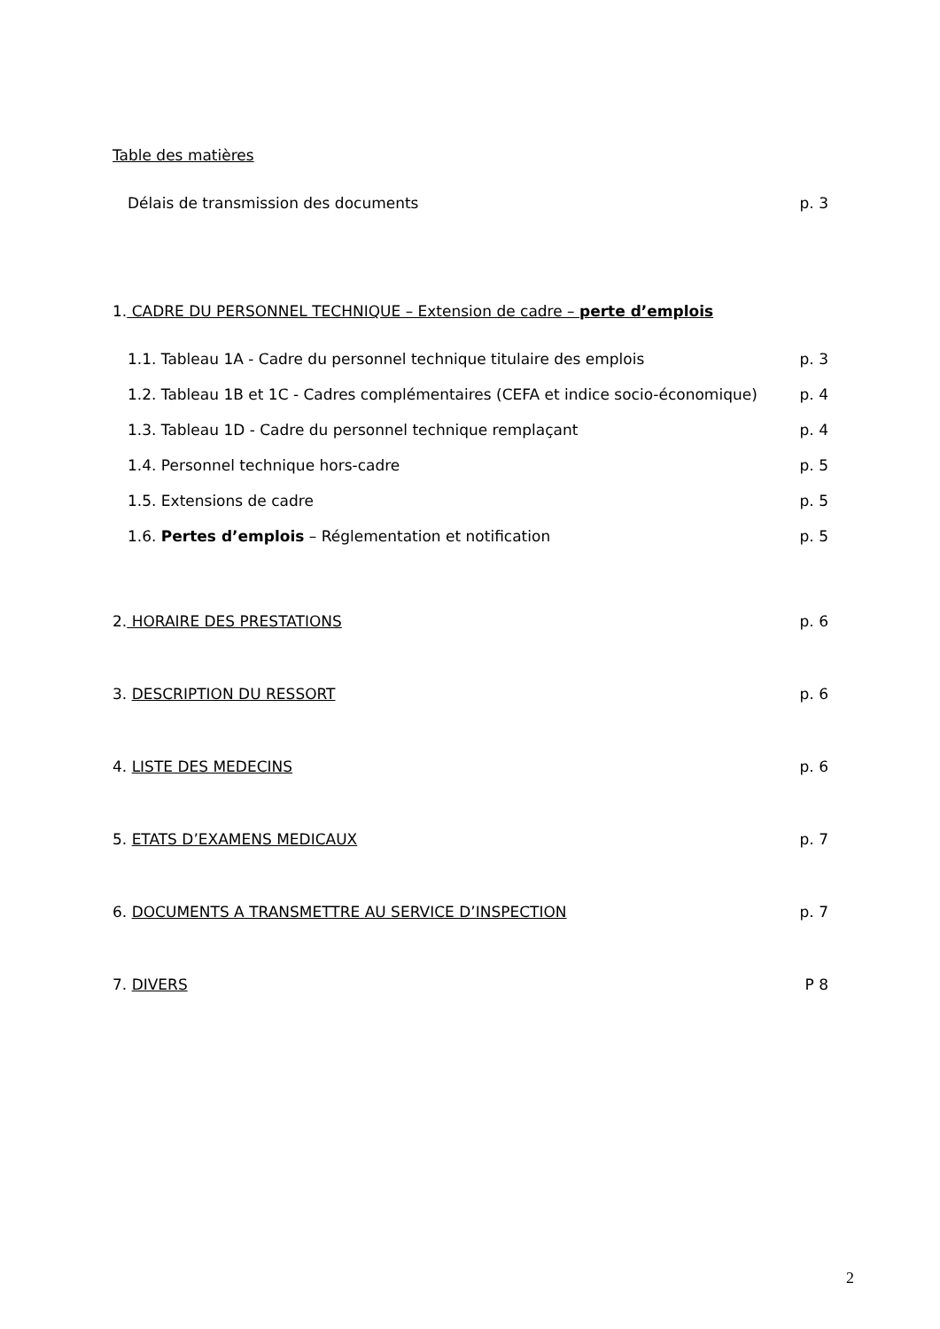Table des matières
Délais de transmission des documents p. 3
1. CADRE DU PERSONNEL TECHNIQUE – Extension de cadre – perte d’emplois
1.1. Tableau 1A - Cadre du personnel technique titulaire des emplois p. 3
1.2. Tableau 1B et 1C - Cadres complémentaires (CEFA et indice socio-économique) p. 4
1.3. Tableau 1D - Cadre du personnel technique remplaçant p. 4
1.4. Personnel technique hors-cadre p. 5
1.5. Extensions de cadre p. 5
1.6. Pertes d’emplois – Réglementation et notification p. 5
2. HORAIRE DES PRESTATIONS p. 6
3. DESCRIPTION DU RESSORT p. 6
4. LISTE DES MEDECINS p. 6
5. ETATS D’EXAMENS MEDICAUX p. 7
6. DOCUMENTS A TRANSMETTRE AU SERVICE D’INSPECTION p. 7
7. DIVERS P 8
2